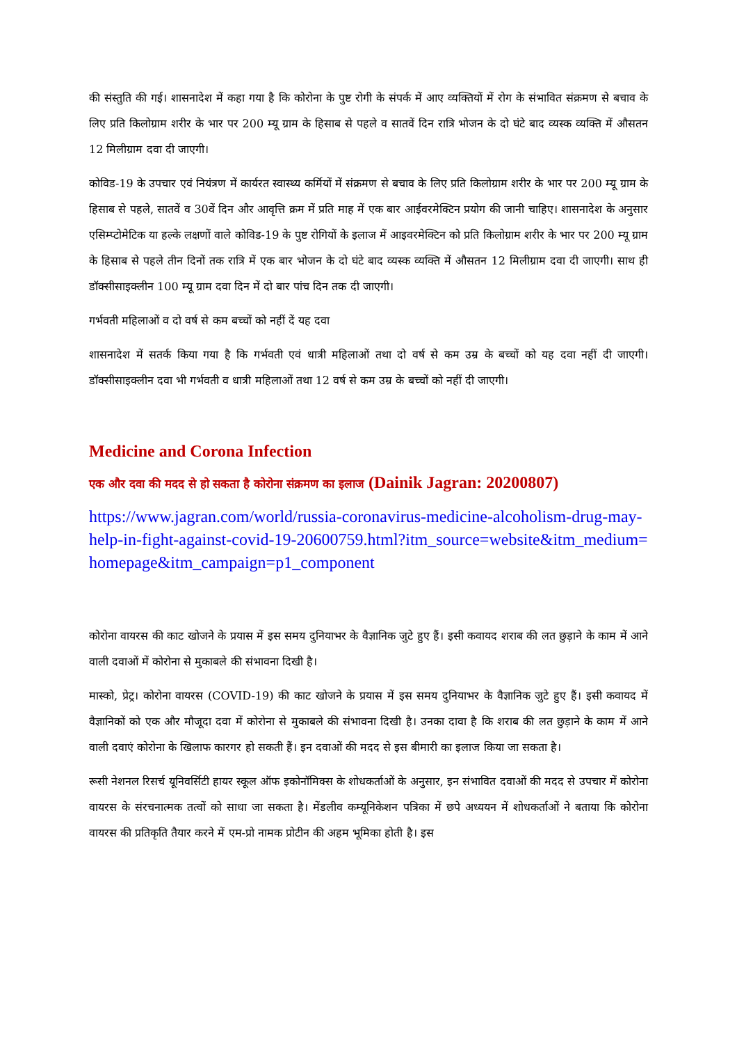की संस्तुति की गई। शासनादेश में कहा गया है कि कोरोना के पुष्ट रोगी के संपर्क में आए व्यक्तियों में रोग के संभावित संक्रमण से बचाव के लिए प्रति किलोग्राम शरीर के भार पर 200 म्यू ग्राम के हिसाब से पहले व सातवें दिन रात्रि भोजन के दो घंटे बाद व्यस्क व्यक्ति में औसतन 12 मिलीग्राम दवा दी जाएगी।
कोविड-19 के उपचार एवं नियंत्रण में कार्यरत स्वास्थ्य कर्मियों में संक्रमण से बचाव के लिए प्रति किलोग्राम शरीर के भार पर 200 म्यू ग्राम के हिसाब से पहले, सातवें व 30वें दिन और आवृत्ति क्रम में प्रति माह में एक बार आईवरमेक्टिन प्रयोग की जानी चाहिए। शासनादेश के अनुसार एसिम्प्टोमेटिक या हल्के लक्षणों वाले कोविड-19 के पुष्ट रोगियों के इलाज में आइवरमेक्टिन को प्रति किलोग्राम शरीर के भार पर 200 म्यू ग्राम के हिसाब से पहले तीन दिनों तक रात्रि में एक बार भोजन के दो घंटे बाद व्यस्क व्यक्ति में औसतन 12 मिलीग्राम दवा दी जाएगी। साथ ही डॉक्सीसाइक्लीन 100 म्यू ग्राम दवा दिन में दो बार पांच दिन तक दी जाएगी।
गर्भवती महिलाओं व दो वर्ष से कम बच्चों को नहीं दें यह दवा
शासनादेश में सतर्क किया गया है कि गर्भवती एवं धात्री महिलाओं तथा दो वर्ष से कम उम्र के बच्चों को यह दवा नहीं दी जाएगी। डॉक्सीसाइक्लीन दवा भी गर्भवती व धात्री महिलाओं तथा 12 वर्ष से कम उम्र के बच्चों को नहीं दी जाएगी।
Medicine and Corona Infection
एक और दवा की मदद से हो सकता है कोरोना संक्रमण का इलाज (Dainik Jagran: 20200807)
https://www.jagran.com/world/russia-coronavirus-medicine-alcoholism-drug-may-help-in-fight-against-covid-19-20600759.html?itm_source=website&itm_medium=homepage&itm_campaign=p1_component
कोरोना वायरस की काट खोजने के प्रयास में इस समय दुनियाभर के वैज्ञानिक जुटे हुए हैं। इसी कवायद शराब की लत छुड़ाने के काम में आने वाली दवाओं में कोरोना से मुकाबले की संभावना दिखी है।
मास्को, प्रेट्र। कोरोना वायरस (COVID-19) की काट खोजने के प्रयास में इस समय दुनियाभर के वैज्ञानिक जुटे हुए हैं। इसी कवायद में वैज्ञानिकों को एक और मौजूदा दवा में कोरोना से मुकाबले की संभावना दिखी है। उनका दावा है कि शराब की लत छुड़ाने के काम में आने वाली दवाएं कोरोना के खिलाफ कारगर हो सकती हैं। इन दवाओं की मदद से इस बीमारी का इलाज किया जा सकता है।
रूसी नेशनल रिसर्च यूनिवर्सिटी हायर स्कूल ऑफ इकोनॉमिक्स के शोधकर्ताओं के अनुसार, इन संभावित दवाओं की मदद से उपचार में कोरोना वायरस के संरचनात्मक तत्वों को साधा जा सकता है। मेंडलीव कम्यूनिकेशन पत्रिका में छपे अध्ययन में शोधकर्ताओं ने बताया कि कोरोना वायरस की प्रतिकृति तैयार करने में एम-प्रो नामक प्रोटीन की अहम भूमिका होती है। इस